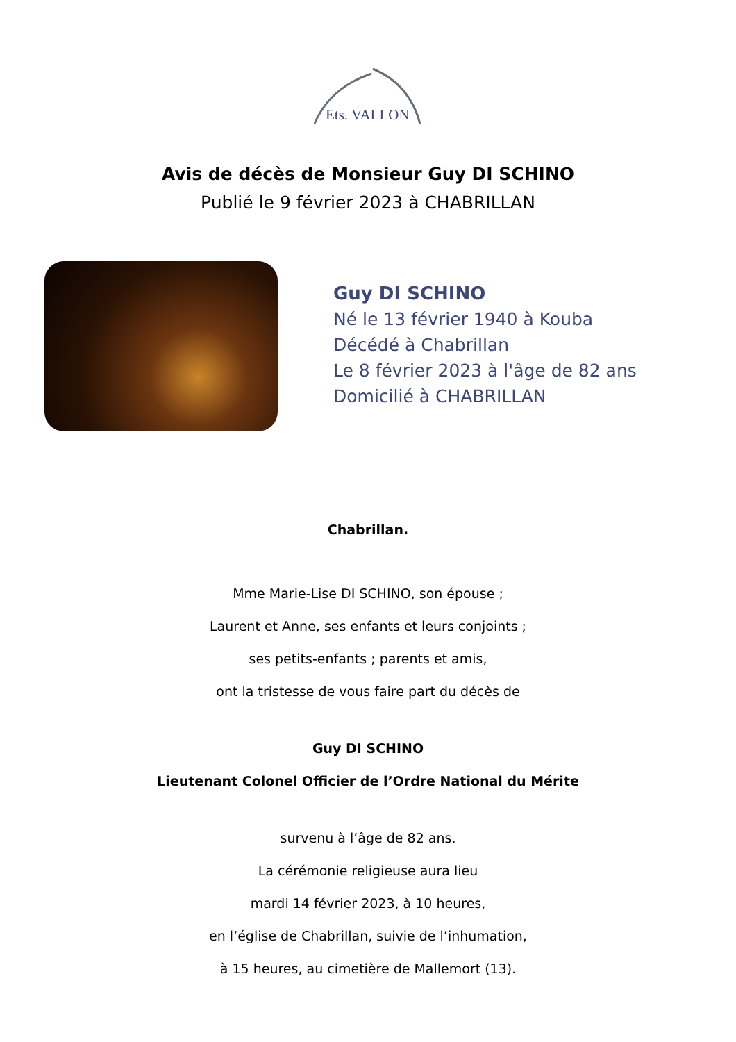Ets. VALLON
Avis de décès de Monsieur Guy DI SCHINO
Publié le 9 février 2023 à CHABRILLAN
Guy DI SCHINO
Né le 13 février 1940 à Kouba
Décédé à Chabrillan
Le 8 février 2023 à l'âge de 82 ans
Domicilié à CHABRILLAN
Chabrillan.
Mme Marie-Lise DI SCHINO, son épouse ;
Laurent et Anne, ses enfants et leurs conjoints ;
ses petits-enfants ; parents et amis,
ont la tristesse de vous faire part du décès de
Guy DI SCHINO
Lieutenant Colonel Officier de l’Ordre National du Mérite
survenu à l’âge de 82 ans.
La cérémonie religieuse aura lieu
mardi 14 février 2023, à 10 heures,
en l’église de Chabrillan, suivie de l’inhumation,
à 15 heures, au cimetière de Mallemort (13).